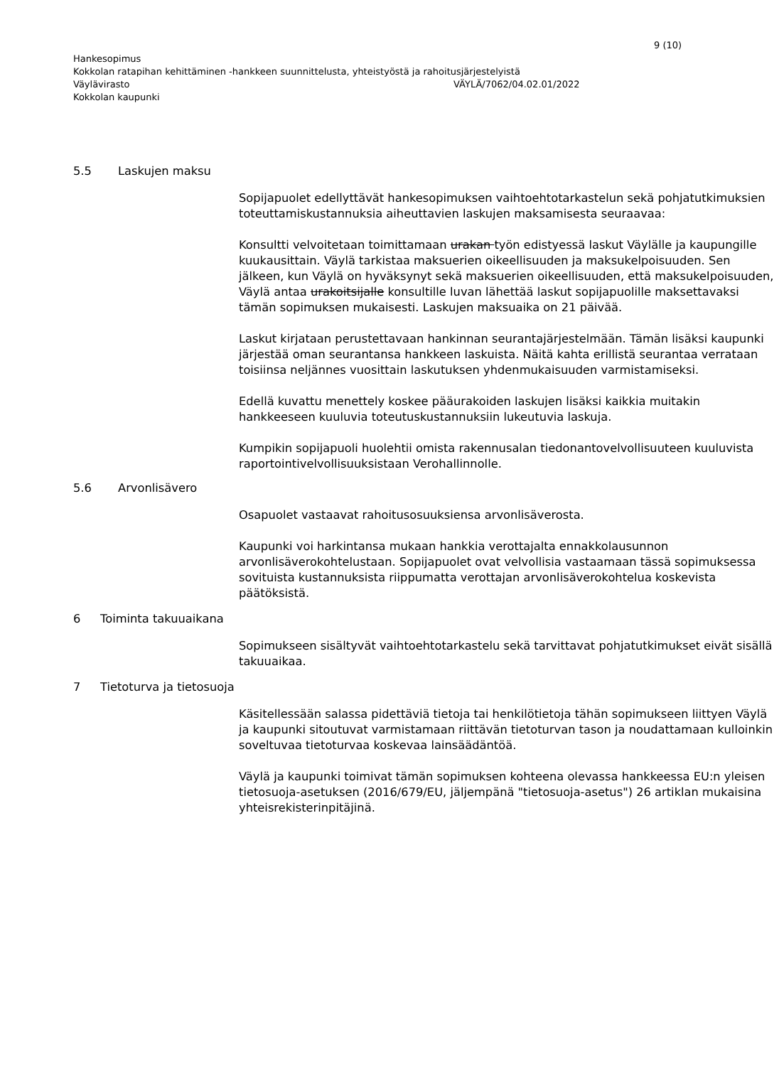9 (10)
Hankesopimus
Kokkolan ratapihan kehittäminen -hankkeen suunnittelusta, yhteistyöstä ja rahoitusjärjestelyistä
Väylävirasto VÄYLÄ/7062/04.02.01/2022
Kokkolan kaupunki
5.5 Laskujen maksu
Sopijapuolet edellyttävät hankesopimuksen vaihtoehtotarkastelun sekä pohjatutkimuksien toteuttamiskustannuksia aiheuttavien laskujen maksamisesta seuraavaa:
Konsultti velvoitetaan toimittamaan urakan työn edistyessä laskut Väylälle ja kaupungille kuukausittain. Väylä tarkistaa maksuerien oikeellisuuden ja maksukelpoisuuden. Sen jälkeen, kun Väylä on hyväksynyt sekä maksuerien oikeellisuuden, että maksukelpoisuuden, Väylä antaa urakoitsijalle konsultille luvan lähettää laskut sopijapuolille maksettavaksi tämän sopimuksen mukaisesti. Laskujen maksuaika on 21 päivää.
Laskut kirjataan perustettavaan hankinnan seurantajärjestelmään. Tämän lisäksi kaupunki järjestää oman seurantansa hankkeen laskuista. Näitä kahta erillistä seurantaa verrataan toisiinsa neljännes vuosittain laskutuksen yhdenmukaisuuden varmistamiseksi.
Edellä kuvattu menettely koskee pääurakoiden laskujen lisäksi kaikkia muitakin hankkeeseen kuuluvia toteutuskustannuksiin lukeutuvia laskuja.
Kumpikin sopijapuoli huolehtii omista rakennusalan tiedonantovelvollisuuteen kuuluvista raportointivelvollisuuksistaan Verohallinnolle.
5.6 Arvonlisävero
Osapuolet vastaavat rahoitusosuuksiensa arvonlisäverosta.
Kaupunki voi harkintansa mukaan hankkia verottajalta ennakkolausunnon arvonlisäverokohtelustaan. Sopijapuolet ovat velvollisia vastaamaan tässä sopimuksessa sovituista kustannuksista riippumatta verottajan arvonlisäverokohtelua koskevista päätöksistä.
6 Toiminta takuuaikana
Sopimukseen sisältyvät vaihtoehtotarkastelu sekä tarvittavat pohjatutkimukset eivät sisällä takuuaikaa.
7 Tietoturva ja tietosuoja
Käsitellessään salassa pidettäviä tietoja tai henkilötietoja tähän sopimukseen liittyen Väylä ja kaupunki sitoutuvat varmistamaan riittävän tietoturvan tason ja noudattamaan kulloinkin soveltuvaa tietoturvaa koskevaa lainsäädäntöä.
Väylä ja kaupunki toimivat tämän sopimuksen kohteena olevassa hankkeessa EU:n yleisen tietosuoja-asetuksen (2016/679/EU, jäljempänä "tietosuoja-asetus") 26 artiklan mukaisina yhteisrekisterinpitäjinä.